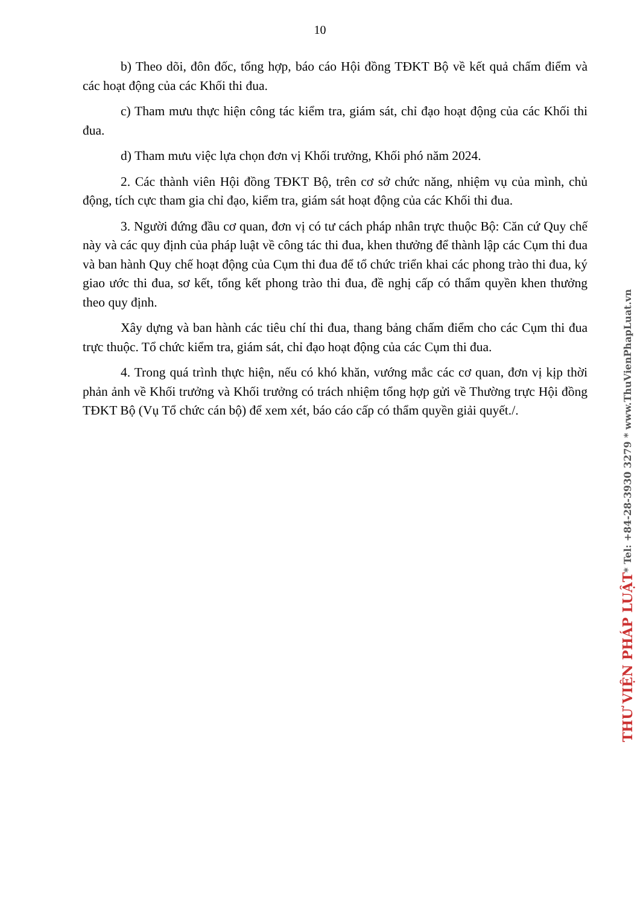10
b) Theo dõi, đôn đốc, tổng hợp, báo cáo Hội đồng TĐKT Bộ về kết quả chấm điểm và các hoạt động của các Khối thi đua.
c) Tham mưu thực hiện công tác kiểm tra, giám sát, chỉ đạo hoạt động của các Khối thi đua.
d) Tham mưu việc lựa chọn đơn vị Khối trưởng, Khối phó năm 2024.
2. Các thành viên Hội đồng TĐKT Bộ, trên cơ sở chức năng, nhiệm vụ của mình, chủ động, tích cực tham gia chỉ đạo, kiểm tra, giám sát hoạt động của các Khối thi đua.
3. Người đứng đầu cơ quan, đơn vị có tư cách pháp nhân trực thuộc Bộ: Căn cứ Quy chế này và các quy định của pháp luật về công tác thi đua, khen thưởng để thành lập các Cụm thi đua và ban hành Quy chế hoạt động của Cụm thi đua để tổ chức triển khai các phong trào thi đua, ký giao ước thi đua, sơ kết, tổng kết phong trào thi đua, đề nghị cấp có thẩm quyền khen thưởng theo quy định.
Xây dựng và ban hành các tiêu chí thi đua, thang bảng chấm điểm cho các Cụm thi đua trực thuộc. Tổ chức kiểm tra, giám sát, chỉ đạo hoạt động của các Cụm thi đua.
4. Trong quá trình thực hiện, nếu có khó khăn, vướng mắc các cơ quan, đơn vị kịp thời phản ảnh về Khối trưởng và Khối trưởng có trách nhiệm tổng hợp gửi về Thường trực Hội đồng TĐKT Bộ (Vụ Tổ chức cán bộ) để xem xét, báo cáo cấp có thẩm quyền giải quyết./.
THƯ VIỆN PHÁP LUẬT * Tel: +84-28-3930 3279 * www.ThuVienPhapLuat.vn